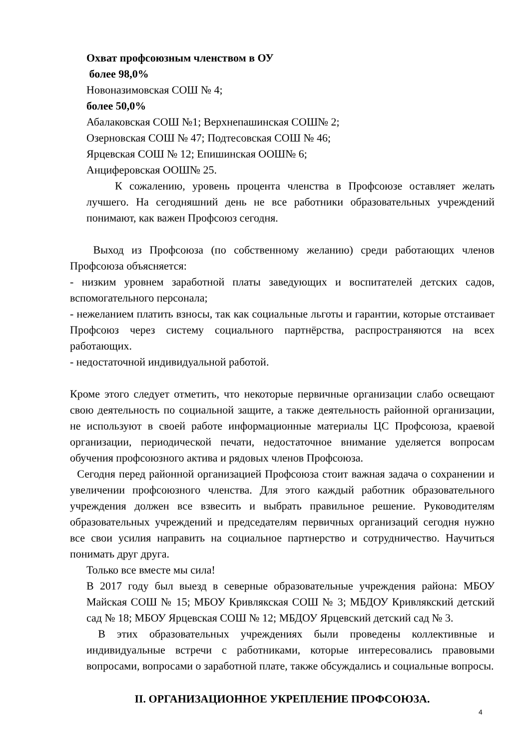Охват профсоюзным членством в ОУ
более 98,0%
Новоназимовская СОШ № 4;
более 50,0%
Абалаковская СОШ №1; Верхнепашинская СОШ№ 2;
Озерновская СОШ № 47; Подтесовская СОШ № 46;
Ярцевская СОШ № 12; Епишинская ООШ№ 6;
Анциферовская ООШ№ 25.
К сожалению, уровень процента членства в Профсоюзе оставляет желать лучшего. На сегодняшний день не все работники образовательных учреждений понимают, как важен Профсоюз сегодня.
Выход из Профсоюза (по собственному желанию) среди работающих членов Профсоюза объясняется:
- низким уровнем заработной платы заведующих и воспитателей детских садов, вспомогательного персонала;
- нежеланием платить взносы, так как социальные льготы и гарантии, которые отстаивает Профсоюз через систему социального партнёрства, распространяются на всех работающих.
- недостаточной индивидуальной работой.
Кроме этого следует отметить, что некоторые первичные организации слабо освещают свою деятельность по социальной защите, а также деятельность районной организации, не используют в своей работе информационные материалы ЦС Профсоюза, краевой организации, периодической печати, недостаточное внимание уделяется вопросам обучения профсоюзного актива и рядовых членов Профсоюза.
Сегодня перед районной организацией Профсоюза стоит важная задача о сохранении и увеличении профсоюзного членства. Для этого каждый работник образовательного учреждения должен все взвесить и выбрать правильное решение. Руководителям образовательных учреждений и председателям первичных организаций сегодня нужно все свои усилия направить на социальное партнерство и сотрудничество. Научиться понимать друг друга.
Только все вместе мы сила!
В 2017 году был выезд в северные образовательные учреждения района: МБОУ Майская СОШ № 15; МБОУ Кривлякская СОШ № 3; МБДОУ Кривлякский детский сад № 18; МБОУ Ярцевская СОШ № 12; МБДОУ Ярцевский детский сад № 3.
В этих образовательных учреждениях были проведены коллективные и индивидуальные встречи с работниками, которые интересовались правовыми вопросами, вопросами о заработной плате, также обсуждались и социальные вопросы.
II. ОРГАНИЗАЦИОННОЕ УКРЕПЛЕНИЕ ПРОФСОЮЗА.
4